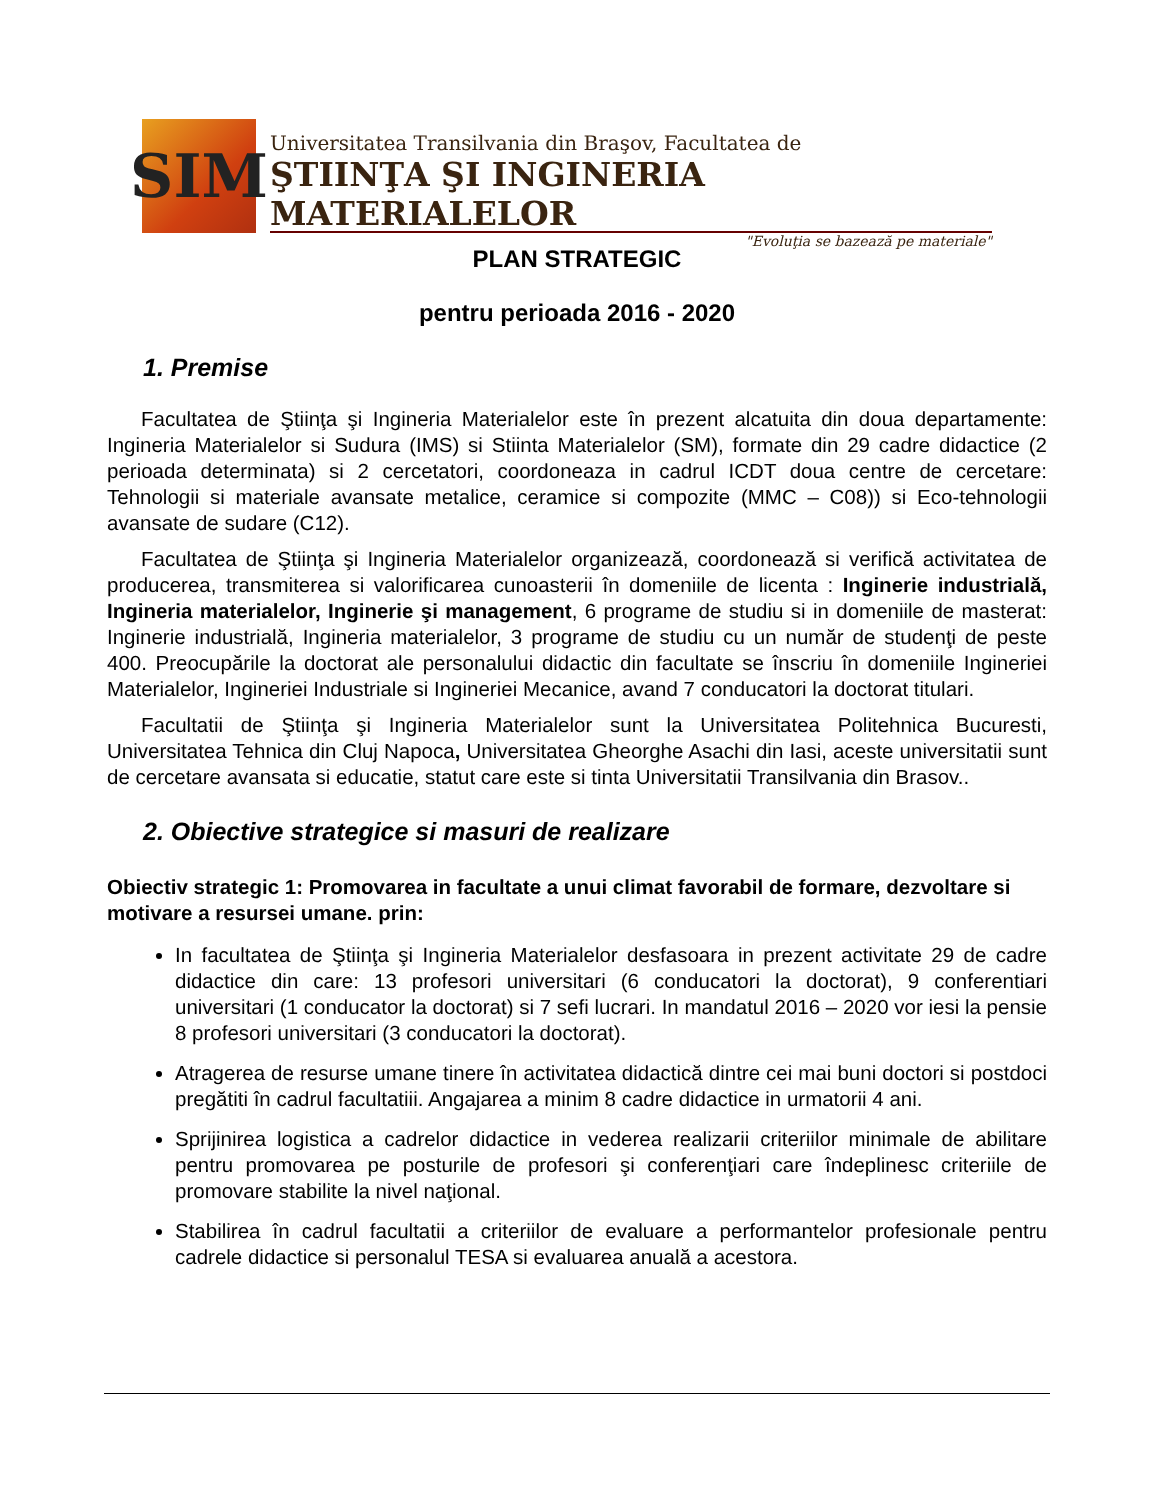SIM
Universitatea Transilvania din Braşov, Facultatea de
ŞTIINŢA ŞI INGINERIA MATERIALELOR
"Evoluţia se bazează pe materiale"
PLAN STRATEGIC
pentru perioada 2016 - 2020
1. Premise
Facultatea de Ştiinţa şi Ingineria Materialelor este în prezent alcatuita din doua departamente: Ingineria Materialelor si Sudura (IMS) si Stiinta Materialelor (SM), formate din 29 cadre didactice (2 perioada determinata) si 2 cercetatori, coordoneaza in cadrul ICDT doua centre de cercetare: Tehnologii si materiale avansate metalice, ceramice si compozite (MMC – C08)) si Eco-tehnologii avansate de sudare (C12).
Facultatea de Ştiinţa şi Ingineria Materialelor organizează, coordonează si verifică activitatea de producerea, transmiterea si valorificarea cunoasterii în domeniile de licenta : Inginerie industrială, Ingineria materialelor, Inginerie şi management, 6 programe de studiu si in domeniile de masterat: Inginerie industrială, Ingineria materialelor, 3 programe de studiu cu un număr de studenţi de peste 400. Preocupările la doctorat ale personalului didactic din facultate se înscriu în domeniile Ingineriei Materialelor, Ingineriei Industriale si Ingineriei Mecanice, avand 7 conducatori la doctorat titulari.
Facultatii de Ştiinţa şi Ingineria Materialelor sunt la Universitatea Politehnica Bucuresti, Universitatea Tehnica din Cluj Napoca, Universitatea Gheorghe Asachi din Iasi, aceste universitatii sunt de cercetare avansata si educatie, statut care este si tinta Universitatii Transilvania din Brasov..
2. Obiective strategice si masuri de realizare
Obiectiv strategic 1: Promovarea in facultate a unui climat favorabil de formare, dezvoltare si motivare a resursei umane. prin:
In facultatea de Ştiinţa şi Ingineria Materialelor desfasoara in prezent activitate 29 de cadre didactice din care: 13 profesori universitari (6 conducatori la doctorat), 9 conferentiari universitari (1 conducator la doctorat) si 7 sefi lucrari. In mandatul 2016 – 2020 vor iesi la pensie 8 profesori universitari (3 conducatori la doctorat).
Atragerea de resurse umane tinere în activitatea didactică dintre cei mai buni doctori si postdoci pregătiti în cadrul facultatiii. Angajarea a minim 8 cadre didactice in urmatorii 4 ani.
Sprijinirea logistica a cadrelor didactice in vederea realizarii criteriilor minimale de abilitare pentru promovarea pe posturile de profesori şi conferenţiari care îndeplinesc criteriile de promovare stabilite la nivel naţional.
Stabilirea în cadrul facultatii a criteriilor de evaluare a performantelor profesionale pentru cadrele didactice si personalul TESA si evaluarea anuală a acestora.